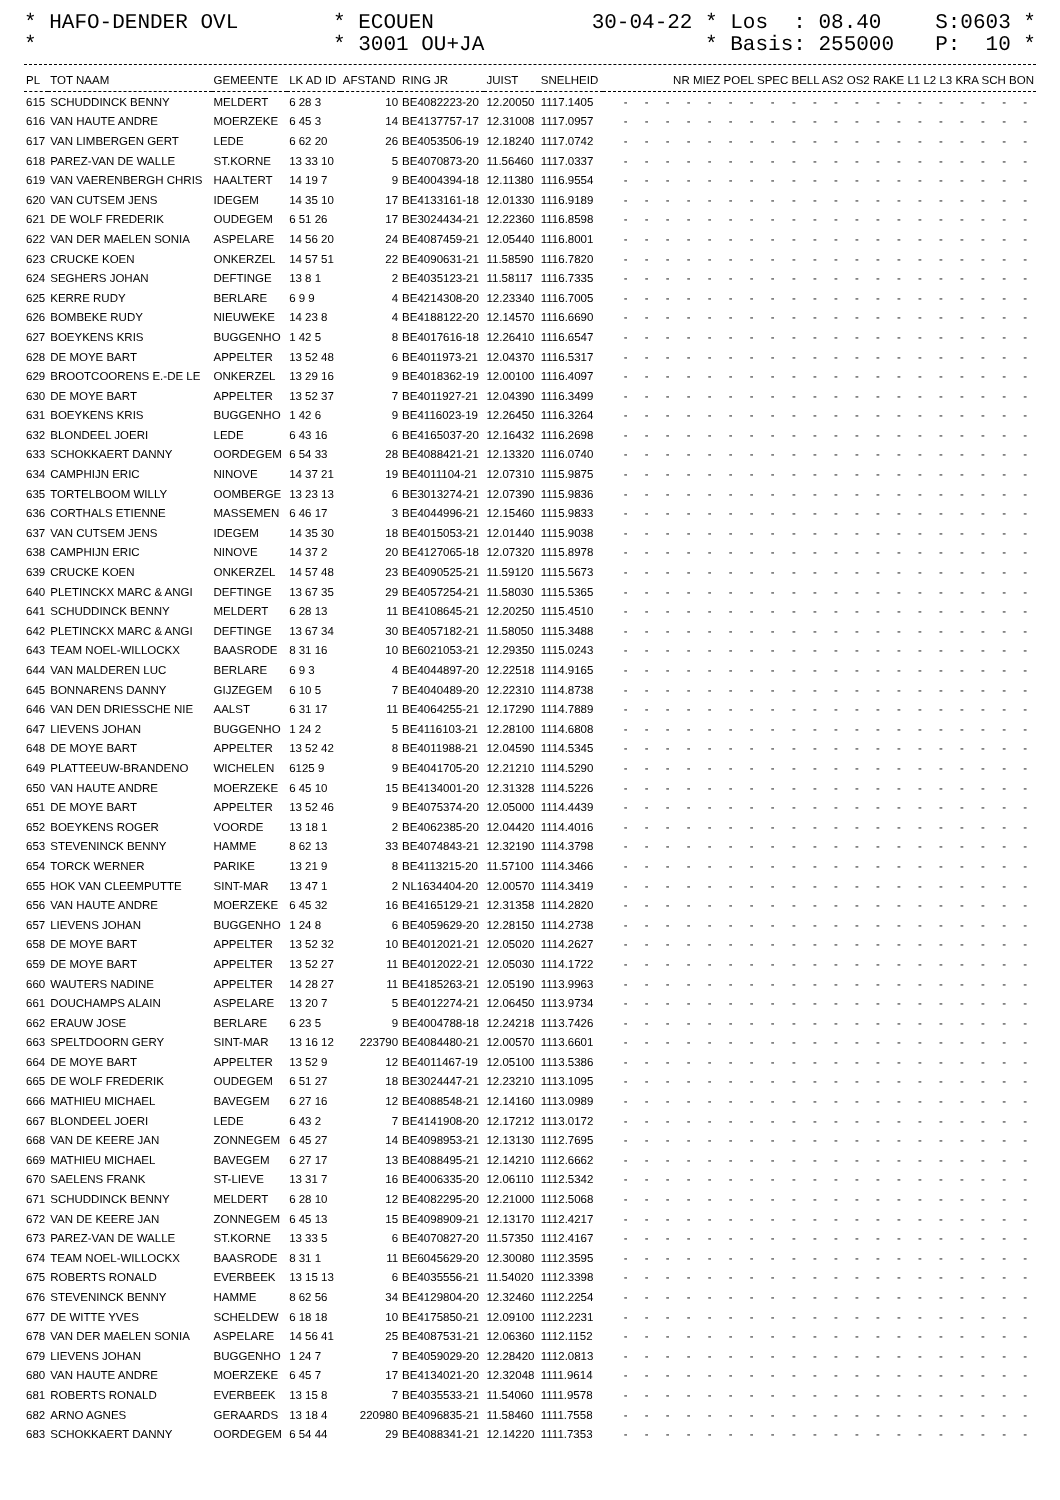* HAFO-DENDER OVL *
* ECOUEN * 3001 OU+JA
30-04-22 * Los : 08.40 * Basis: 255000
S:0603 * P: 10 *
| PL | TOT NAAM | GEMEENTE | LK AD ID | AFSTAND | RING JR | JUIST | SNELHEID | NR MIEZ POEL SPEC BELL AS2 OS2 RAKE L1 L2 L3 KRA SCH BON |
| --- | --- | --- | --- | --- | --- | --- | --- | --- |
| 615 | SCHUDDINCK BENNY | MELDERT | 6 28 3 | 10 | BE4082223-20 | 12.20050 | 1117.1405 | - - - - - - - - - - - - - - - - - - - - |
| 616 | VAN HAUTE ANDRE | MOERZEKE | 6 45 3 | 14 | BE4137757-17 | 12.31008 | 1117.0957 | - - - - - - - - - - - - - - - - - - - - |
| 617 | VAN LIMBERGEN GERT | LEDE | 6 62 20 | 26 | BE4053506-19 | 12.18240 | 1117.0742 | - - - - - - - - - - - - - - - - - - - - |
| 618 | PAREZ-VAN DE WALLE | ST.KORNE | 13 33 10 | 5 | BE4070873-20 | 11.56460 | 1117.0337 | - - - - - - - - - - - - - - - - - - - - |
| 619 | VAN VAERENBERGH CHRIS | HAALTERT | 14 19 7 | 9 | BE4004394-18 | 12.11380 | 1116.9554 | - - - - - - - - - - - - - - - - - - - - |
| 620 | VAN CUTSEM JENS | IDEGEM | 14 35 10 | 17 | BE4133161-18 | 12.01330 | 1116.9189 | - - - - - - - - - - - - - - - - - - - - |
| 621 | DE WOLF FREDERIK | OUDEGEM | 6 51 26 | 17 | BE3024434-21 | 12.22360 | 1116.8598 | - - - - - - - - - - - - - - - - - - - - |
| 622 | VAN DER MAELEN SONIA | ASPELARE | 14 56 20 | 24 | BE4087459-21 | 12.05440 | 1116.8001 | - - - - - - - - - - - - - - - - - - - - |
| 623 | CRUCKE KOEN | ONKERZEL | 14 57 51 | 22 | BE4090631-21 | 11.58590 | 1116.7820 | - - - - - - - - - - - - - - - - - - - - |
| 624 | SEGHERS JOHAN | DEFTINGE | 13 8 1 | 2 | BE4035123-21 | 11.58117 | 1116.7335 | - - - - - - - - - - - - - - - - - - - - |
| 625 | KERRE RUDY | BERLARE | 6 9 9 | 4 | BE4214308-20 | 12.23340 | 1116.7005 | - - - - - - - - - - - - - - - - - - - - |
| 626 | BOMBEKE RUDY | NIEUWEKE | 14 23 8 | 4 | BE4188122-20 | 12.14570 | 1116.6690 | - - - - - - - - - - - - - - - - - - - - |
| 627 | BOEYKENS KRIS | BUGGENHO | 1 42 5 | 8 | BE4017616-18 | 12.26410 | 1116.6547 | - - - - - - - - - - - - - - - - - - - - |
| 628 | DE MOYE BART | APPELTER | 13 52 48 | 6 | BE4011973-21 | 12.04370 | 1116.5317 | - - - - - - - - - - - - - - - - - - - - |
| 629 | BROOTCOORENS E.-DE LE | ONKERZEL | 13 29 16 | 9 | BE4018362-19 | 12.00100 | 1116.4097 | - - - - - - - - - - - - - - - - - - - - |
| 630 | DE MOYE BART | APPELTER | 13 52 37 | 7 | BE4011927-21 | 12.04390 | 1116.3499 | - - - - - - - - - - - - - - - - - - - - |
| 631 | BOEYKENS KRIS | BUGGENHO | 1 42 6 | 9 | BE4116023-19 | 12.26450 | 1116.3264 | - - - - - - - - - - - - - - - - - - - - |
| 632 | BLONDEEL JOERI | LEDE | 6 43 16 | 6 | BE4165037-20 | 12.16432 | 1116.2698 | - - - - - - - - - - - - - - - - - - - - |
| 633 | SCHOKKAERT DANNY | OORDEGEM | 6 54 33 | 28 | BE4088421-21 | 12.13320 | 1116.0740 | - - - - - - - - - - - - - - - - - - - - |
| 634 | CAMPHIJN ERIC | NINOVE | 14 37 21 | 19 | BE4011104-21 | 12.07310 | 1115.9875 | - - - - - - - - - - - - - - - - - - - - |
| 635 | TORTELBOOM WILLY | OOMBERGE | 13 23 13 | 6 | BE3013274-21 | 12.07390 | 1115.9836 | - - - - - - - - - - - - - - - - - - - - |
| 636 | CORTHALS ETIENNE | MASSEMEN | 6 46 17 | 3 | BE4044996-21 | 12.15460 | 1115.9833 | - - - - - - - - - - - - - - - - - - - - |
| 637 | VAN CUTSEM JENS | IDEGEM | 14 35 30 | 18 | BE4015053-21 | 12.01440 | 1115.9038 | - - - - - - - - - - - - - - - - - - - - |
| 638 | CAMPHIJN ERIC | NINOVE | 14 37 2 | 20 | BE4127065-18 | 12.07320 | 1115.8978 | - - - - - - - - - - - - - - - - - - - - |
| 639 | CRUCKE KOEN | ONKERZEL | 14 57 48 | 23 | BE4090525-21 | 11.59120 | 1115.5673 | - - - - - - - - - - - - - - - - - - - - |
| 640 | PLETINCKX MARC & ANGI | DEFTINGE | 13 67 35 | 29 | BE4057254-21 | 11.58030 | 1115.5365 | - - - - - - - - - - - - - - - - - - - - |
| 641 | SCHUDDINCK BENNY | MELDERT | 6 28 13 | 11 | BE4108645-21 | 12.20250 | 1115.4510 | - - - - - - - - - - - - - - - - - - - - |
| 642 | PLETINCKX MARC & ANGI | DEFTINGE | 13 67 34 | 30 | BE4057182-21 | 11.58050 | 1115.3488 | - - - - - - - - - - - - - - - - - - - - |
| 643 | TEAM NOEL-WILLOCKX | BAASRODE | 8 31 16 | 10 | BE6021053-21 | 12.29350 | 1115.0243 | - - - - - - - - - - - - - - - - - - - - |
| 644 | VAN MALDEREN LUC | BERLARE | 6 9 3 | 4 | BE4044897-20 | 12.22518 | 1114.9165 | - - - - - - - - - - - - - - - - - - - - |
| 645 | BONNARENS DANNY | GIJZEGEM | 6 10 5 | 7 | BE4040489-20 | 12.22310 | 1114.8738 | - - - - - - - - - - - - - - - - - - - - |
| 646 | VAN DEN DRIESSCHE NIE | AALST | 6 31 17 | 11 | BE4064255-21 | 12.17290 | 1114.7889 | - - - - - - - - - - - - - - - - - - - - |
| 647 | LIEVENS JOHAN | BUGGENHO | 1 24 2 | 5 | BE4116103-21 | 12.28100 | 1114.6808 | - - - - - - - - - - - - - - - - - - - - |
| 648 | DE MOYE BART | APPELTER | 13 52 42 | 8 | BE4011988-21 | 12.04590 | 1114.5345 | - - - - - - - - - - - - - - - - - - - - |
| 649 | PLATTEEUW-BRANDENO | WICHELEN | 6125 9 | 9 | BE4041705-20 | 12.21210 | 1114.5290 | - - - - - - - - - - - - - - - - - - - - |
| 650 | VAN HAUTE ANDRE | MOERZEKE | 6 45 10 | 15 | BE4134001-20 | 12.31328 | 1114.5226 | - - - - - - - - - - - - - - - - - - - - |
| 651 | DE MOYE BART | APPELTER | 13 52 46 | 9 | BE4075374-20 | 12.05000 | 1114.4439 | - - - - - - - - - - - - - - - - - - - - |
| 652 | BOEYKENS ROGER | VOORDE | 13 18 1 | 2 | BE4062385-20 | 12.04420 | 1114.4016 | - - - - - - - - - - - - - - - - - - - - |
| 653 | STEVENINCK BENNY | HAMME | 8 62 13 | 33 | BE4074843-21 | 12.32190 | 1114.3798 | - - - - - - - - - - - - - - - - - - - - |
| 654 | TORCK WERNER | PARIKE | 13 21 9 | 8 | BE4113215-20 | 11.57100 | 1114.3466 | - - - - - - - - - - - - - - - - - - - - |
| 655 | HOK VAN CLEEMPUTTE | SINT-MAR | 13 47 1 | 2 | NL1634404-20 | 12.00570 | 1114.3419 | - - - - - - - - - - - - - - - - - - - - |
| 656 | VAN HAUTE ANDRE | MOERZEKE | 6 45 32 | 16 | BE4165129-21 | 12.31358 | 1114.2820 | - - - - - - - - - - - - - - - - - - - - |
| 657 | LIEVENS JOHAN | BUGGENHO | 1 24 8 | 6 | BE4059629-20 | 12.28150 | 1114.2738 | - - - - - - - - - - - - - - - - - - - - |
| 658 | DE MOYE BART | APPELTER | 13 52 32 | 10 | BE4012021-21 | 12.05020 | 1114.2627 | - - - - - - - - - - - - - - - - - - - - |
| 659 | DE MOYE BART | APPELTER | 13 52 27 | 11 | BE4012022-21 | 12.05030 | 1114.1722 | - - - - - - - - - - - - - - - - - - - - |
| 660 | WAUTERS NADINE | APPELTER | 14 28 27 | 11 | BE4185263-21 | 12.05190 | 1113.9963 | - - - - - - - - - - - - - - - - - - - - |
| 661 | DOUCHAMPS ALAIN | ASPELARE | 13 20 7 | 5 | BE4012274-21 | 12.06450 | 1113.9734 | - - - - - - - - - - - - - - - - - - - - |
| 662 | ERAUW JOSE | BERLARE | 6 23 5 | 9 | BE4004788-18 | 12.24218 | 1113.7426 | - - - - - - - - - - - - - - - - - - - - |
| 663 | SPELTDOORN GERY | SINT-MAR | 13 16 12 | 223790 | BE4084480-21 | 12.00570 | 1113.6601 | - - - - - - - - - - - - - - - - - - - - |
| 664 | DE MOYE BART | APPELTER | 13 52 9 | 12 | BE4011467-19 | 12.05100 | 1113.5386 | - - - - - - - - - - - - - - - - - - - - |
| 665 | DE WOLF FREDERIK | OUDEGEM | 6 51 27 | 18 | BE3024447-21 | 12.23210 | 1113.1095 | - - - - - - - - - - - - - - - - - - - - |
| 666 | MATHIEU MICHAEL | BAVEGEM | 6 27 16 | 12 | BE4088548-21 | 12.14160 | 1113.0989 | - - - - - - - - - - - - - - - - - - - - |
| 667 | BLONDEEL JOERI | LEDE | 6 43 2 | 7 | BE4141908-20 | 12.17212 | 1113.0172 | - - - - - - - - - - - - - - - - - - - - |
| 668 | VAN DE KEERE JAN | ZONNEGEM | 6 45 27 | 14 | BE4098953-21 | 12.13130 | 1112.7695 | - - - - - - - - - - - - - - - - - - - - |
| 669 | MATHIEU MICHAEL | BAVEGEM | 6 27 17 | 13 | BE4088495-21 | 12.14210 | 1112.6662 | - - - - - - - - - - - - - - - - - - - - |
| 670 | SAELENS FRANK | ST-LIEVE | 13 31 7 | 16 | BE4006335-20 | 12.06110 | 1112.5342 | - - - - - - - - - - - - - - - - - - - - |
| 671 | SCHUDDINCK BENNY | MELDERT | 6 28 10 | 12 | BE4082295-20 | 12.21000 | 1112.5068 | - - - - - - - - - - - - - - - - - - - - |
| 672 | VAN DE KEERE JAN | ZONNEGEM | 6 45 13 | 15 | BE4098909-21 | 12.13170 | 1112.4217 | - - - - - - - - - - - - - - - - - - - - |
| 673 | PAREZ-VAN DE WALLE | ST.KORNE | 13 33 5 | 6 | BE4070827-20 | 11.57350 | 1112.4167 | - - - - - - - - - - - - - - - - - - - - |
| 674 | TEAM NOEL-WILLOCKX | BAASRODE | 8 31 1 | 11 | BE6045629-20 | 12.30080 | 1112.3595 | - - - - - - - - - - - - - - - - - - - - |
| 675 | ROBERTS RONALD | EVERBEEK | 13 15 13 | 6 | BE4035556-21 | 11.54020 | 1112.3398 | - - - - - - - - - - - - - - - - - - - - |
| 676 | STEVENINCK BENNY | HAMME | 8 62 56 | 34 | BE4129804-20 | 12.32460 | 1112.2254 | - - - - - - - - - - - - - - - - - - - - |
| 677 | DE WITTE YVES | SCHELDEW | 6 18 18 | 10 | BE4175850-21 | 12.09100 | 1112.2231 | - - - - - - - - - - - - - - - - - - - - |
| 678 | VAN DER MAELEN SONIA | ASPELARE | 14 56 41 | 25 | BE4087531-21 | 12.06360 | 1112.1152 | - - - - - - - - - - - - - - - - - - - - |
| 679 | LIEVENS JOHAN | BUGGENHO | 1 24 7 | 7 | BE4059029-20 | 12.28420 | 1112.0813 | - - - - - - - - - - - - - - - - - - - - |
| 680 | VAN HAUTE ANDRE | MOERZEKE | 6 45 7 | 17 | BE4134021-20 | 12.32048 | 1111.9614 | - - - - - - - - - - - - - - - - - - - - |
| 681 | ROBERTS RONALD | EVERBEEK | 13 15 8 | 7 | BE4035533-21 | 11.54060 | 1111.9578 | - - - - - - - - - - - - - - - - - - - - |
| 682 | ARNO AGNES | GERAARDS | 13 18 4 | 220980 | BE4096835-21 | 11.58460 | 1111.7558 | - - - - - - - - - - - - - - - - - - - - |
| 683 | SCHOKKAERT DANNY | OORDEGEM | 6 54 44 | 29 | BE4088341-21 | 12.14220 | 1111.7353 | - - - - - - - - - - - - - - - - - - - - |